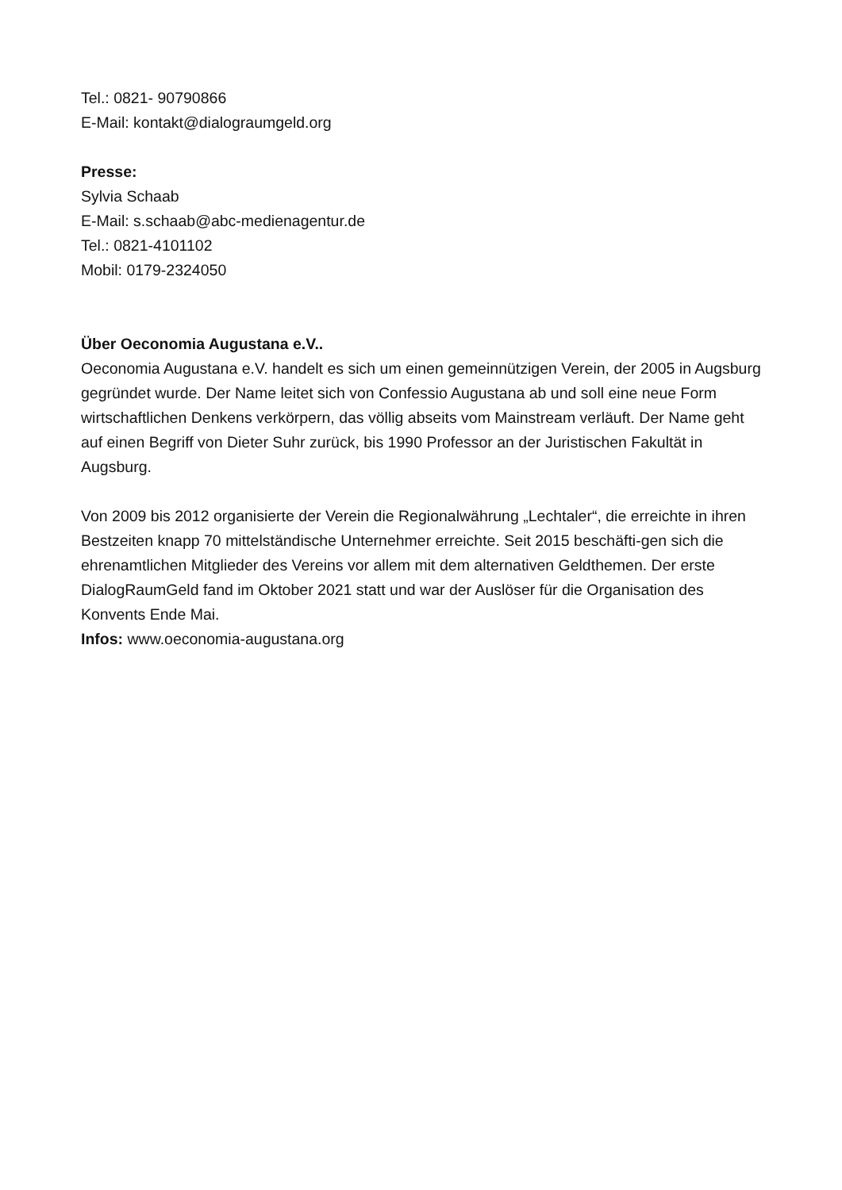Tel.: 0821- 90790866
E-Mail: kontakt@dialograumgeld.org
Presse:
Sylvia Schaab
E-Mail: s.schaab@abc-medienagentur.de
Tel.: 0821-4101102
Mobil: 0179-2324050
Über Oeconomia Augustana e.V..
Oeconomia Augustana e.V. handelt es sich um einen gemeinnützigen Verein, der 2005 in Augsburg gegründet wurde. Der Name leitet sich von Confessio Augustana ab und soll eine neue Form wirtschaftlichen Denkens verkörpern, das völlig abseits vom Mainstream verläuft. Der Name geht auf einen Begriff von Dieter Suhr zurück, bis 1990 Professor an der Juristischen Fakultät in Augsburg.
Von 2009 bis 2012 organisierte der Verein die Regionalwährung „Lechtaler“, die erreichte in ihren Bestzeiten knapp 70 mittelständische Unternehmer erreichte. Seit 2015 beschäfti-gen sich die ehrenamtlichen Mitglieder des Vereins vor allem mit dem alternativen Geldthemen. Der erste DialogRaumGeld fand im Oktober 2021 statt und war der Auslöser für die Organisation des Konvents Ende Mai.
Infos: www.oeconomia-augustana.org